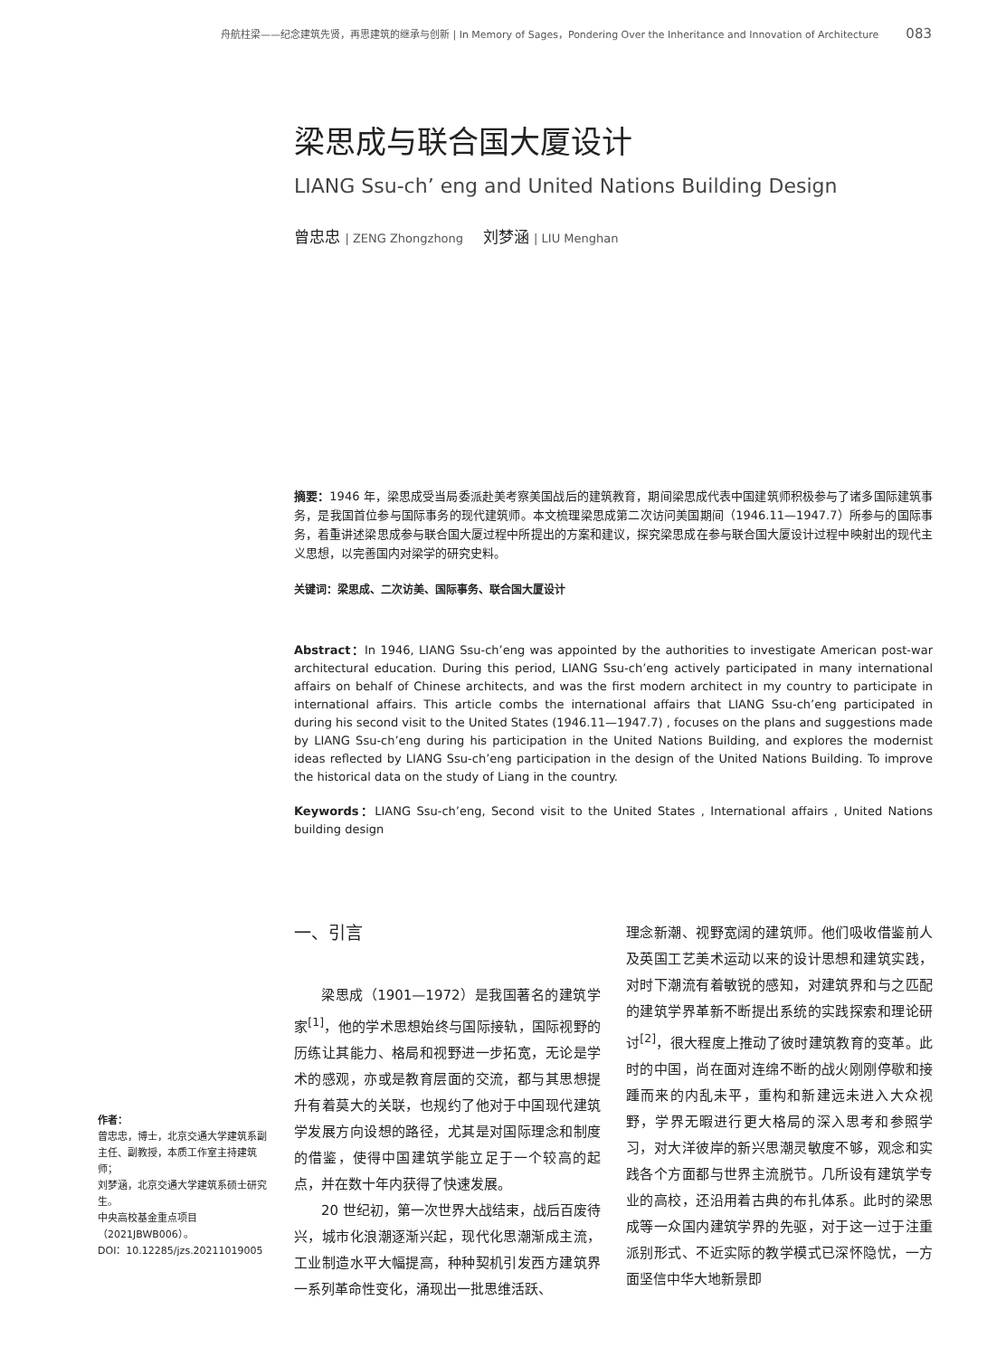舟航柱梁——纪念建筑先贤，再思建筑的继承与创新 | In Memory of Sages，Pondering Over the Inheritance and Innovation of Architecture 083
梁思成与联合国大厦设计
LIANG Ssu-ch’ eng and United Nations Building Design
曾忠忠 | ZENG Zhongzhong 刘梦涵 | LIU Menghan
摘要：1946 年，梁思成受当局委派赴美考察美国战后的建筑教育，期间梁思成代表中国建筑师积极参与了诸多国际建筑事务，是我国首位参与国际事务的现代建筑师。本文梳理梁思成第二次访问美国期间（1946.11—1947.7）所参与的国际事务，着重讲述梁思成参与联合国大厦过程中所提出的方案和建议，探究梁思成在参与联合国大厦设计过程中映射出的现代主义思想，以完善国内对梁学的研究史料。
关键词：梁思成、二次访美、国际事务、联合国大厦设计
Abstract：In 1946, LIANG Ssu-ch’eng was appointed by the authorities to investigate American post-war architectural education. During this period, LIANG Ssu-ch’eng actively participated in many international affairs on behalf of Chinese architects, and was the first modern architect in my country to participate in international affairs. This article combs the international affairs that LIANG Ssu-ch’eng participated in during his second visit to the United States (1946.11—1947.7) , focuses on the plans and suggestions made by LIANG Ssu-ch’eng during his participation in the United Nations Building, and explores the modernist ideas reflected by LIANG Ssu-ch’eng participation in the design of the United Nations Building. To improve the historical data on the study of Liang in the country.
Keywords：LIANG Ssu-ch’eng, Second visit to the United States , International affairs , United Nations building design
一、引言
梁思成（1901—1972）是我国著名的建筑学家<sup>[1]</sup>，他的学术思想始终与国际接轨，国际视野的历练让其能力、格局和视野进一步拓宽，无论是学术的感观，亦或是教育层面的交流，都与其思想提升有着莫大的关联，也规约了他对于中国现代建筑学发展方向设想的路径，尤其是对国际理念和制度的借鉴，使得中国建筑学能立足于一个较高的起点，并在数十年内获得了快速发展。
20 世纪初，第一次世界大战结束，战后百废待兴，城市化浪潮逐渐兴起，现代化思潮渐成主流，工业制造水平大幅提高，种种契机引发西方建筑界一系列革命性变化，涌现出一批思维活跃、
理念新潮、视野宽阔的建筑师。他们吸收借鉴前人及英国工艺美术运动以来的设计思想和建筑实践，对时下潮流有着敏锐的感知，对建筑界和与之匹配的建筑学界革新不断提出系统的实践探索和理论研讨<sup>[2]</sup>，很大程度上推动了彼时建筑教育的变革。此时的中国，尚在面对连绵不断的战火刚刚停歇和接踵而来的内乱未平，重构和新建远未进入大众视野，学界无暇进行更大格局的深入思考和参照学习，对大洋彼岸的新兴思潮灵敏度不够，观念和实践各个方面都与世界主流脱节。几所设有建筑学专业的高校，还沿用着古典的布扎体系。此时的梁思成等一众国内建筑学界的先驱，对于这一过于注重派别形式、不近实际的教学模式已深怀隐忧，一方面坚信中华大地新景即
作者：
曾忠忠，博士，北京交通大学建筑系副主任、副教授，本质工作室主持建筑师；
刘梦涵，北京交通大学建筑系硕士研究生。
中央高校基金重点项目（2021JBWB006）。
DOI：10.12285/jzs.20211019005